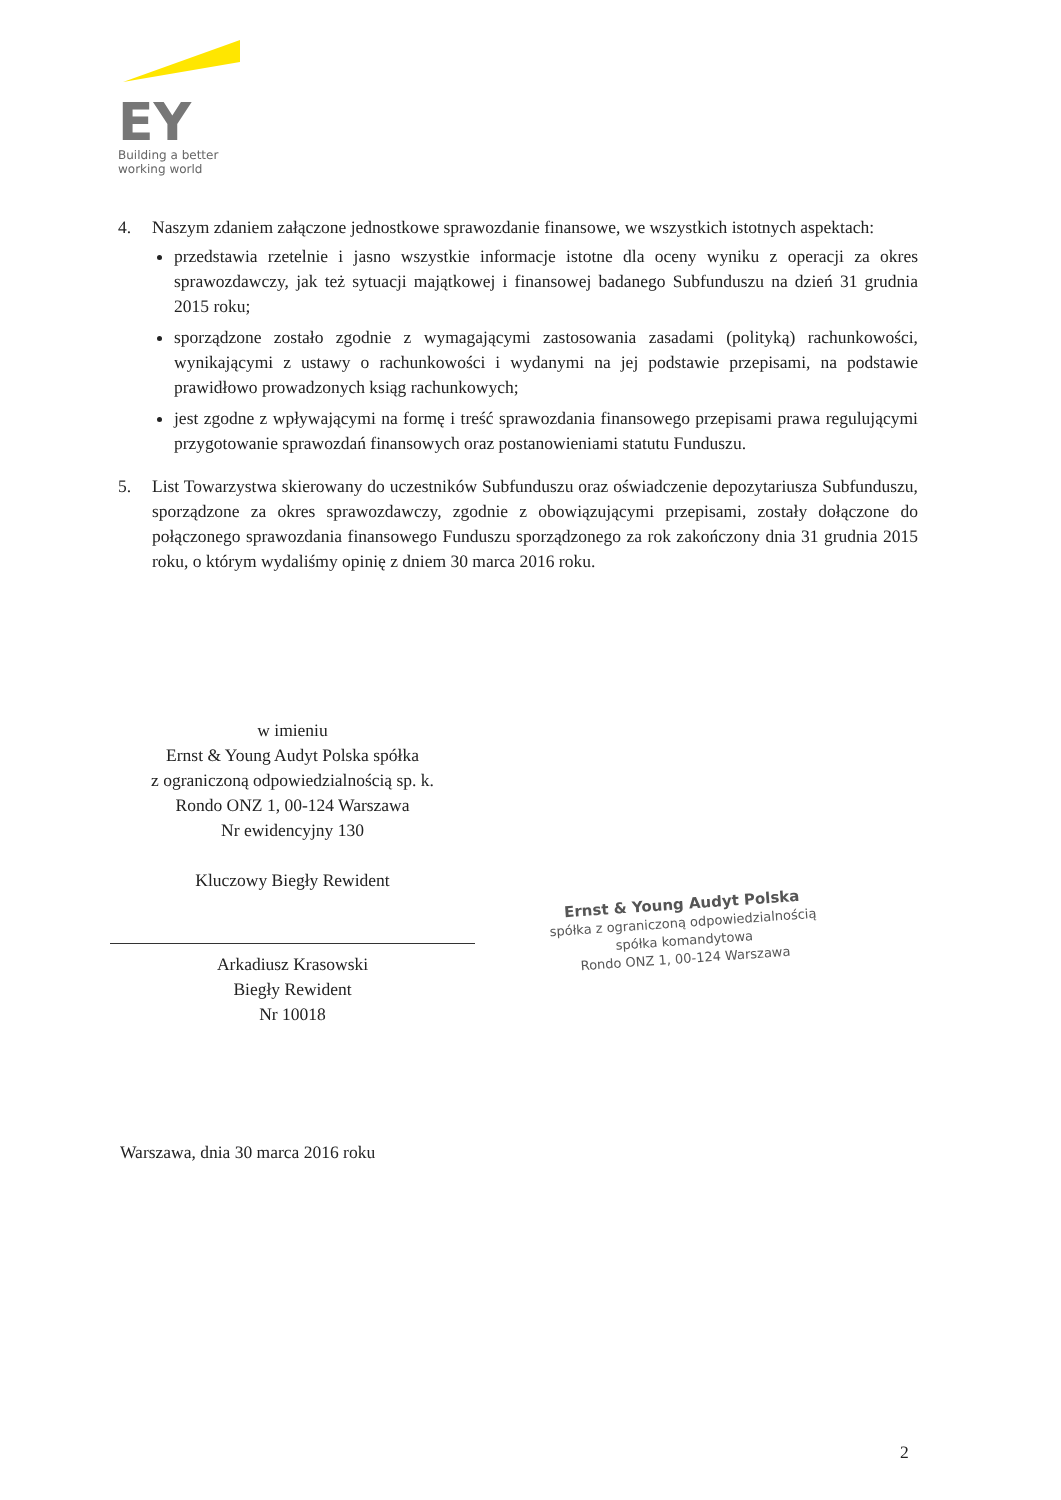EY
Building a better
working world
4. Naszym zdaniem załączone jednostkowe sprawozdanie finansowe, we wszystkich istotnych aspektach:
przedstawia rzetelnie i jasno wszystkie informacje istotne dla oceny wyniku z operacji za okres sprawozdawczy, jak też sytuacji majątkowej i finansowej badanego Subfunduszu na dzień 31 grudnia 2015 roku;
sporządzone zostało zgodnie z wymagającymi zastosowania zasadami (polityką) rachunkowości, wynikającymi z ustawy o rachunkowości i wydanymi na jej podstawie przepisami, na podstawie prawidłowo prowadzonych ksiąg rachunkowych;
jest zgodne z wpływającymi na formę i treść sprawozdania finansowego przepisami prawa regulującymi przygotowanie sprawozdań finansowych oraz postanowieniami statutu Funduszu.
5. List Towarzystwa skierowany do uczestników Subfunduszu oraz oświadczenie depozytariusza Subfunduszu, sporządzone za okres sprawozdawczy, zgodnie z obowiązującymi przepisami, zostały dołączone do połączonego sprawozdania finansowego Funduszu sporządzonego za rok zakończony dnia 31 grudnia 2015 roku, o którym wydaliśmy opinię z dniem 30 marca 2016 roku.
w imieniu
Ernst & Young Audyt Polska spółka
z ograniczoną odpowiedzialnością sp. k.
Rondo ONZ 1, 00-124 Warszawa
Nr ewidencyjny 130
Kluczowy Biegły Rewident
Arkadiusz Krasowski
Biegły Rewident
Nr 10018
Ernst & Young Audyt Polska
spółka z ograniczoną odpowiedzialnością
spółka komandytowa
Rondo ONZ 1, 00-124 Warszawa
Warszawa, dnia 30 marca 2016 roku
2